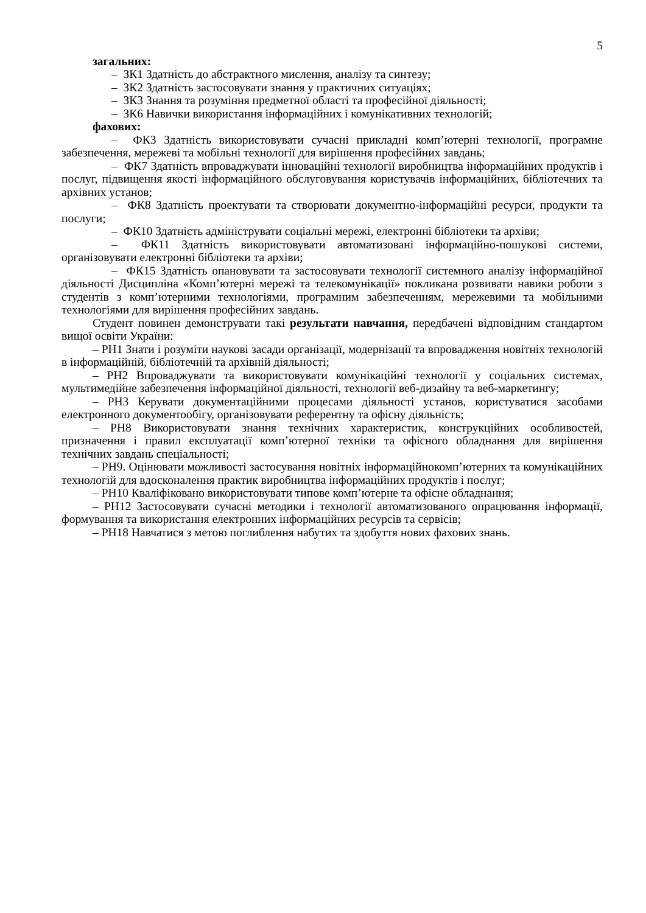5
загальних:
– ЗК1 Здатність до абстрактного мислення, аналізу та синтезу;
– ЗК2 Здатність застосовувати знання у практичних ситуаціях;
– ЗК3 Знання та розуміння предметної області та професійної діяльності;
– ЗК6 Навички використання інформаційних і комунікативних технологій;
фахових:
– ФК3 Здатність використовувати сучасні прикладні комп’ютерні технології, програмне забезпечення, мережеві та мобільні технології для вирішення професійних завдань;
– ФК7 Здатність впроваджувати інноваційні технології виробництва інформаційних продуктів і послуг, підвищення якості інформаційного обслуговування користувачів інформаційних, бібліотечних та архівних установ;
– ФК8 Здатність проектувати та створювати документно-інформаційні ресурси, продукти та послуги;
– ФК10 Здатність адмініструвати соціальні мережі, електронні бібліотеки та архіви;
– ФК11 Здатність використовувати автоматизовані інформаційно-пошукові системи, організовувати електронні бібліотеки та архіви;
– ФК15 Здатність опановувати та застосовувати технології системного аналізу інформаційної діяльності Дисципліна «Комп’ютерні мережі та телекомунікації» покликана розвивати навики роботи з студентів з комп’ютерними технологіями, програмним забезпеченням, мережевими та мобільними технологіями для вирішення професійних завдань.
Студент повинен демонструвати такі результати навчання, передбачені відповідним стандартом вищої освіти України:
– РН1 Знати і розуміти наукові засади організації, модернізації та впровадження новітніх технологій в інформаційній, бібліотечній та архівній діяльності;
– РН2 Впроваджувати та використовувати комунікаційні технології у соціальних системах, мультимедійне забезпечення інформаційної діяльності, технології веб-дизайну та веб-маркетингу;
– РН3 Керувати документаційними процесами діяльності установ, користуватися засобами електронного документообігу, організовувати референтну та офісну діяльність;
– РН8 Використовувати знання технічних характеристик, конструкційних особливостей, призначення і правил експлуатації комп’ютерної техніки та офісного обладнання для вирішення технічних завдань спеціальності;
– РН9. Оцінювати можливості застосування новітніх інформаційнокомп’ютерних та комунікаційних технологій для вдосконалення практик виробництва інформаційних продуктів і послуг;
– РН10 Кваліфіковано використовувати типове комп’ютерне та офісне обладнання;
– РН12 Застосовувати сучасні методики і технології автоматизованого опрацювання інформації, формування та використання електронних інформаційних ресурсів та сервісів;
– РН18 Навчатися з метою поглиблення набутих та здобуття нових фахових знань.